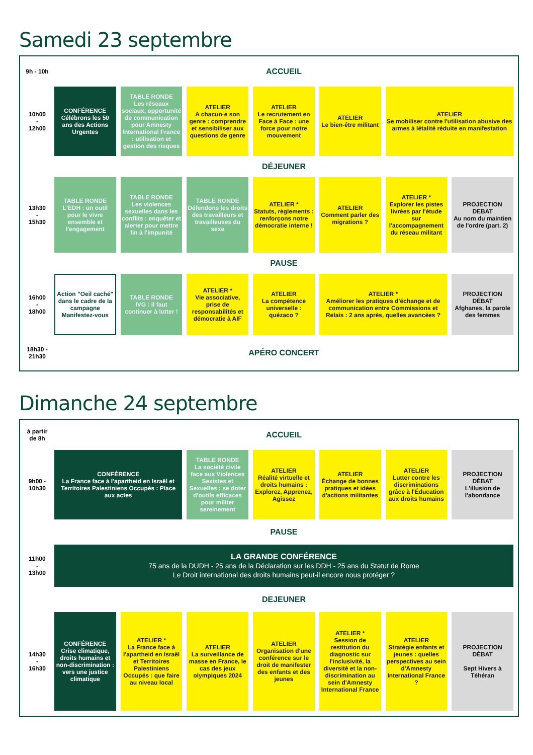Samedi 23 septembre
| 9h - 10h | ACCUEIL | | | | | | |
| 10h00 - 12h00 | CONFÉRENCE Célébrons les 50 ans des Actions Urgentes | TABLE RONDE Les réseaux sociaux, opportunité de communication pour Amnesty International France : utilisation et gestion des risques | ATELIER A chacun·e son genre : comprendre et sensibiliser aux questions de genre | ATELIER Le recrutement en Face à Face : une force pour notre mouvement | ATELIER Le bien-être militant | ATELIER Se mobiliser contre l'utilisation abusive des armes à létalité réduite en manifestation | |
| | DÉJEUNER | | | | | | |
| 13h30 - 15h30 | TABLE RONDE L'EDH : un outil pour le vivre ensemble et l'engagement | TABLE RONDE Les violences sexuelles dans les conflits : enquêter et alerter pour mettre fin à l'impunité | TABLE RONDE Défendons les droits des travailleurs et travailleuses du sexe | ATELIER * Statuts, règlements : renforçons notre démocratie interne ! | ATELIER Comment parler des migrations ? | ATELIER * Explorer les pistes livrées par l'étude sur l'accompagnement du réseau militant | PROJECTION DEBAT Au nom du maintien de l'ordre (part. 2) |
| | PAUSE | | | | | | |
| 16h00 - 18h00 | Action "Oeil caché" dans le cadre de la campagne Manifestez-vous | TABLE RONDE IVG : il faut continuer à lutter ! | ATELIER * Vie associative, prise de responsabilités et démocratie à AIF | ATELIER La compétence universelle : quézaco ? | ATELIER * Améliorer les pratiques d'échange et de communication entre Commissions et Relais : 2 ans après, quelles avancées ? | | PROJECTION DÉBAT Afghanes, la parole des femmes |
| 18h30 - 21h30 | APÉRO CONCERT | | | | | | |
Dimanche 24 septembre
| à partir de 8h | ACCUEIL | | | | | | |
| 9h00 - 10h30 | CONFÉRENCE La France face à l'apartheid en Israël et Territoires Palestiniens Occupés : Place aux actes | | TABLE RONDE La société civile face aux Violences Sexistes et Sexuelles : se doter d'outils efficaces pour militer sereinement | ATELIER Réalité virtuelle et droits humains : Explorez, Apprenez, Agissez | ATELIER Échange de bonnes pratiques et idées d'actions militantes | ATELIER Lutter contre les discriminations grâce à l'Éducation aux droits humains | PROJECTION DÉBAT L'illusion de l'abondance |
| | PAUSE | | | | | | |
| 11h00 - 13h00 | LA GRANDE CONFÉRENCE 75 ans de la DUDH - 25 ans de la Déclaration sur les DDH - 25 ans du Statut de Rome Le Droit international des droits humains peut-il encore nous protéger ? | | | | | | |
| | DEJEUNER | | | | | | |
| 14h30 - 16h30 | CONFÉRENCE Crise climatique, droits humains et non-discrimination : vers une justice climatique | ATELIER * La France face à l'apartheid en Israël et Territoires Palestiniens Occupés : que faire au niveau local | ATELIER La surveillance de masse en France, le cas des jeux olympiques 2024 | ATELIER Organisation d'une conférence sur le droit de manifester des enfants et des jeunes | ATELIER * Session de restitution du diagnostic sur l'inclusivité, la diversité et la non-discrimination au sein d'Amnesty International France | ATELIER Stratégie enfants et jeunes : quelles perspectives au sein d'Amnesty International France ? | PROJECTION DÉBAT Sept Hivers à Téhéran |